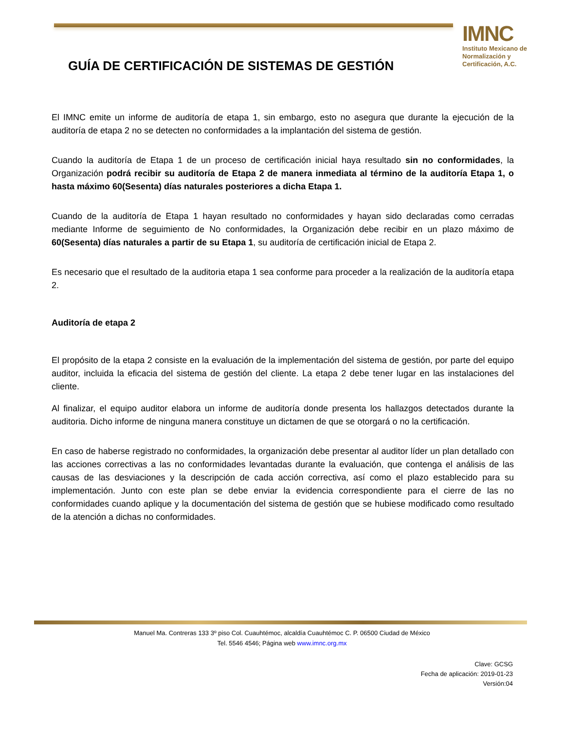IMNC
Instituto Mexicano de Normalización y Certificación, A.C.
GUÍA DE CERTIFICACIÓN DE SISTEMAS DE GESTIÓN
El IMNC emite un informe de auditoría de etapa 1, sin embargo, esto no asegura que durante la ejecución de la auditoría de etapa 2 no se detecten no conformidades a la implantación del sistema de gestión.
Cuando la auditoría de Etapa 1 de un proceso de certificación inicial haya resultado sin no conformidades, la Organización podrá recibir su auditoría de Etapa 2 de manera inmediata al término de la auditoría Etapa 1, o hasta máximo 60(Sesenta) días naturales posteriores a dicha Etapa 1.
Cuando de la auditoría de Etapa 1 hayan resultado no conformidades y hayan sido declaradas como cerradas mediante Informe de seguimiento de No conformidades, la Organización debe recibir en un plazo máximo de 60(Sesenta) días naturales a partir de su Etapa 1, su auditoría de certificación inicial de Etapa 2.
Es necesario que el resultado de la auditoria etapa 1 sea conforme para proceder a la realización de la auditoría etapa 2.
Auditoría de etapa 2
El propósito de la etapa 2 consiste en la evaluación de la implementación del sistema de gestión, por parte del equipo auditor, incluida la eficacia del sistema de gestión del cliente. La etapa 2 debe tener lugar en las instalaciones del cliente.
Al finalizar, el equipo auditor elabora un informe de auditoría donde presenta los hallazgos detectados durante la auditoria. Dicho informe de ninguna manera constituye un dictamen de que se otorgará o no la certificación.
En caso de haberse registrado no conformidades, la organización debe presentar al auditor líder un plan detallado con las acciones correctivas a las no conformidades levantadas durante la evaluación, que contenga el análisis de las causas de las desviaciones y la descripción de cada acción correctiva, así como el plazo establecido para su implementación. Junto con este plan se debe enviar la evidencia correspondiente para el cierre de las no conformidades cuando aplique y la documentación del sistema de gestión que se hubiese modificado como resultado de la atención a dichas no conformidades.
Manuel Ma. Contreras 133 3º piso Col. Cuauhtémoc, alcaldía Cuauhtémoc C. P. 06500 Ciudad de México
Tel. 5546 4546; Página web www.imnc.org.mx
Clave: GCSG
Fecha de aplicación: 2019-01-23
Versión:04